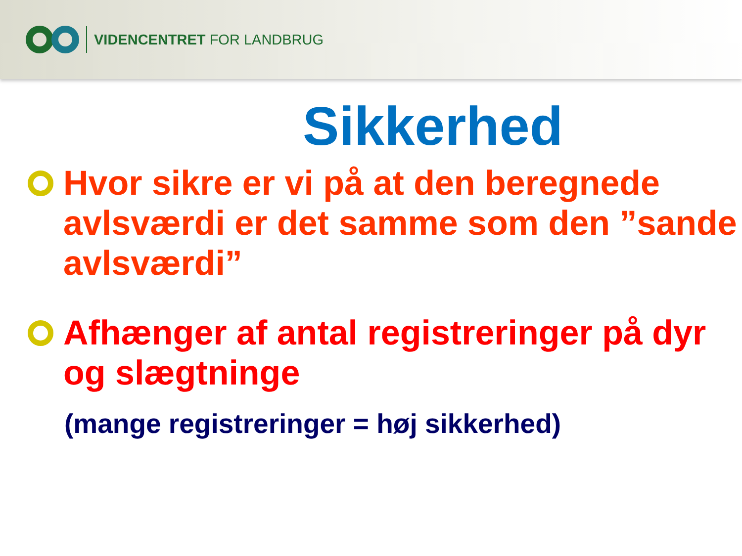VIDENCENTRET FOR LANDBRUG
Sikkerhed
Hvor sikre er vi på at den beregnede avlsværdi er det samme som den ”sande avlsværdi”
Afhænger af antal registreringer på dyr og slægtninge
(mange registreringer = høj sikkerhed)